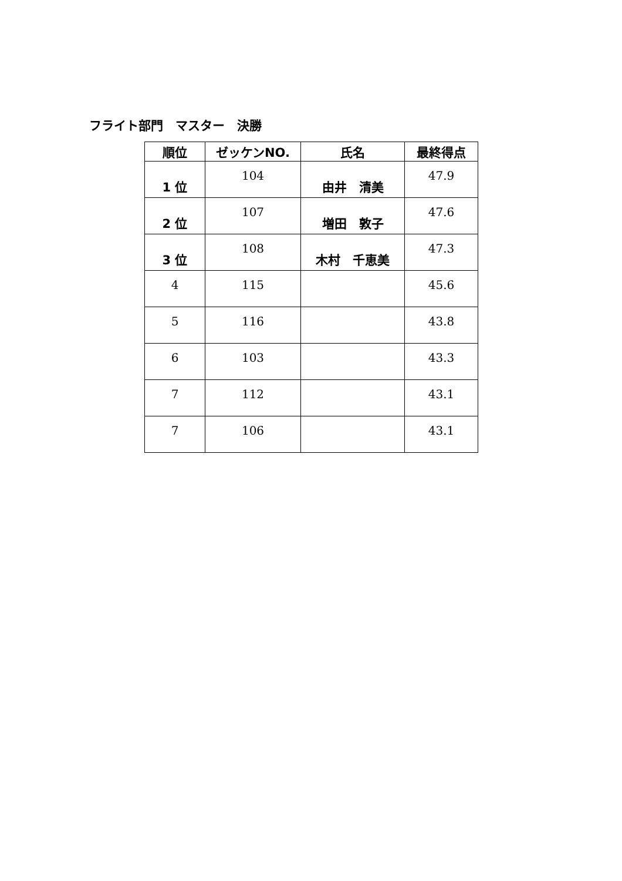フライト部門　マスター　決勝
| 順位 | ゼッケンNO. | 氏名 | 最終得点 |
| --- | --- | --- | --- |
| 1 位 | 104 | 由井 清美 | 47.9 |
| 2 位 | 107 | 増田 敦子 | 47.6 |
| 3 位 | 108 | 木村 千恵美 | 47.3 |
| 4 | 115 | | 45.6 |
| 5 | 116 | | 43.8 |
| 6 | 103 | | 43.3 |
| 7 | 112 | | 43.1 |
| 7 | 106 | | 43.1 |